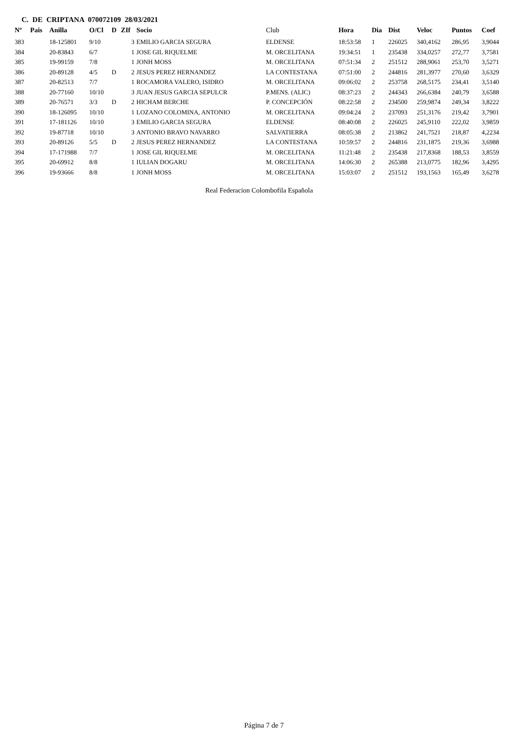C. DE CRIPTANA 070072109 28/03/2021
| Nº | Pais | Anilla | O/Cl | D | ZIf | Socio | Club | Hora | Dia | Dist | Veloc | Puntos | Coef |
| --- | --- | --- | --- | --- | --- | --- | --- | --- | --- | --- | --- | --- | --- |
| 383 | | 18-125801 | 9/10 | | 3 | EMILIO GARCIA SEGURA | ELDENSE | 18:53:58 | 1 | 226025 | 340,4162 | 286,95 | 3,9044 |
| 384 | | 20-83843 | 6/7 | | 1 | JOSE GIL RIQUELME | M. ORCELITANA | 19:34:51 | 1 | 235438 | 334,0257 | 272,77 | 3,7581 |
| 385 | | 19-99159 | 7/8 | | 1 | JONH MOSS | M. ORCELITANA | 07:51:34 | 2 | 251512 | 288,9061 | 253,70 | 3,5271 |
| 386 | | 20-89128 | 4/5 | D | 2 | JESUS PEREZ HERNANDEZ | LA CONTESTANA | 07:51:00 | 2 | 244816 | 281,3977 | 270,60 | 3,6329 |
| 387 | | 20-82513 | 7/7 | | 1 | ROCAMORA VALERO, ISIDRO | M. ORCELITANA | 09:06:02 | 2 | 253758 | 268,5175 | 234,41 | 3,5140 |
| 388 | | 20-77160 | 10/10 | | 3 | JUAN JESUS GARCIA SEPULCR | P.MENS. (ALIC) | 08:37:23 | 2 | 244343 | 266,6384 | 240,79 | 3,6588 |
| 389 | | 20-76571 | 3/3 | D | 2 | HICHAM BERCHE | P. CONCEPCIÓN | 08:22:58 | 2 | 234500 | 259,9874 | 249,34 | 3,8222 |
| 390 | | 18-126095 | 10/10 | | 1 | LOZANO COLOMINA, ANTONIO | M. ORCELITANA | 09:04:24 | 2 | 237093 | 251,3176 | 219,42 | 3,7901 |
| 391 | | 17-181126 | 10/10 | | 3 | EMILIO GARCIA SEGURA | ELDENSE | 08:40:08 | 2 | 226025 | 245,9110 | 222,02 | 3,9859 |
| 392 | | 19-87718 | 10/10 | | 3 | ANTONIO BRAVO NAVARRO | SALVATIERRA | 08:05:38 | 2 | 213862 | 241,7521 | 218,87 | 4,2234 |
| 393 | | 20-89126 | 5/5 | D | 2 | JESUS PEREZ HERNANDEZ | LA CONTESTANA | 10:59:57 | 2 | 244816 | 231,1875 | 219,36 | 3,6988 |
| 394 | | 17-171988 | 7/7 | | 1 | JOSE GIL RIQUELME | M. ORCELITANA | 11:21:48 | 2 | 235438 | 217,8368 | 188,53 | 3,8559 |
| 395 | | 20-69912 | 8/8 | | 1 | IULIAN DOGARU | M. ORCELITANA | 14:06:30 | 2 | 265388 | 213,0775 | 182,96 | 3,4295 |
| 396 | | 19-93666 | 8/8 | | 1 | JONH MOSS | M. ORCELITANA | 15:03:07 | 2 | 251512 | 193,1563 | 165,49 | 3,6278 |
Real Federacion Colombofila Española
Página 7 de 7